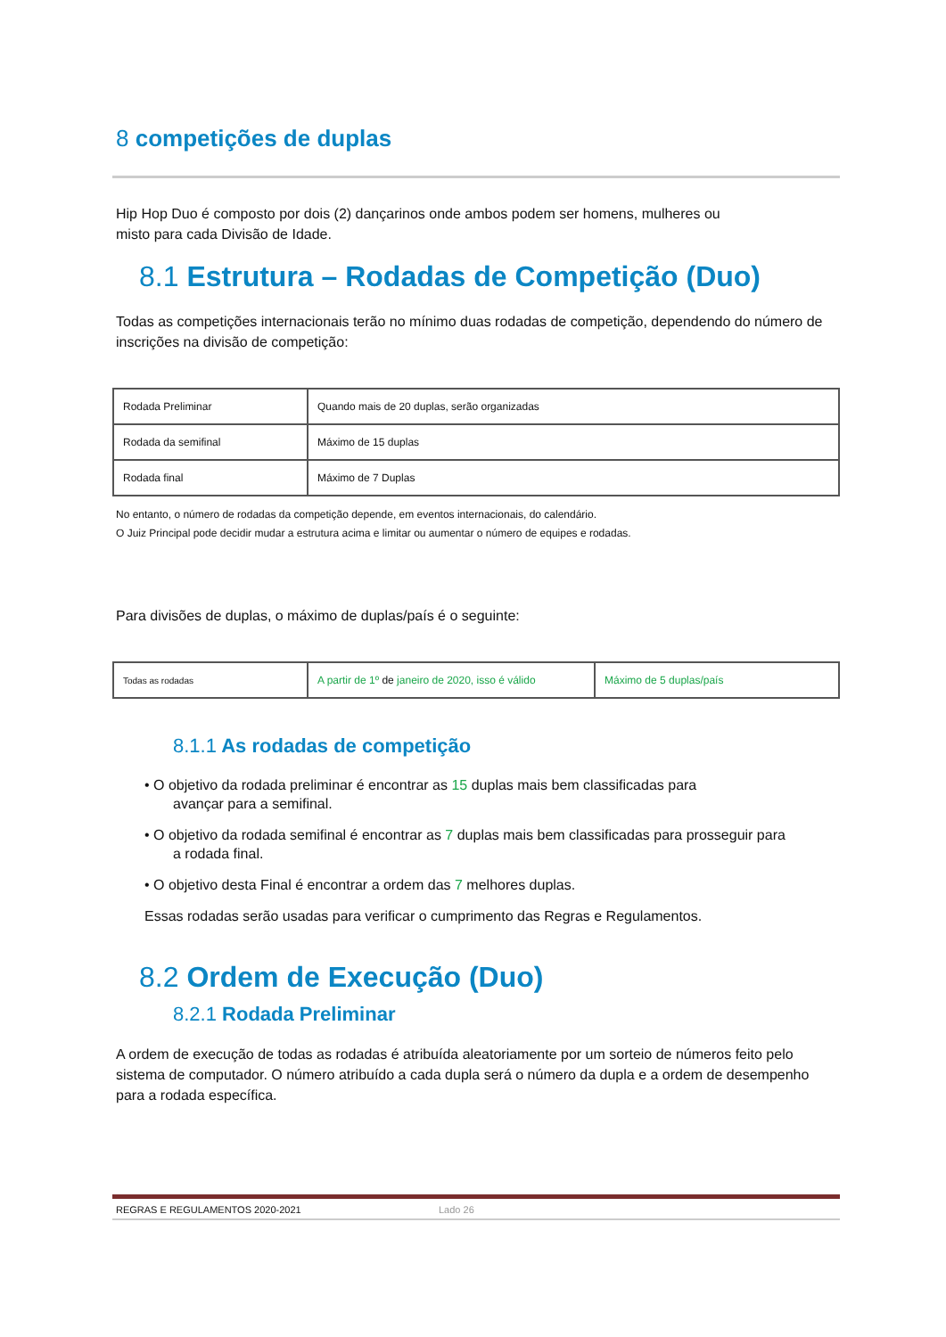8 competições de duplas
Hip Hop Duo é composto por dois (2) dançarinos onde ambos podem ser homens, mulheres ou
misto para cada Divisão de Idade.
8.1 Estrutura – Rodadas de Competição (Duo)
Todas as competições internacionais terão no mínimo duas rodadas de competição, dependendo do número de inscrições na divisão de competição:
| Rodada Preliminar | Quando mais de 20 duplas, serão organizadas |
| Rodada da semifinal | Máximo de 15 duplas |
| Rodada final | Máximo de 7 Duplas |
No entanto, o número de rodadas da competição depende, em eventos internacionais, do calendário.
O Juiz Principal pode decidir mudar a estrutura acima e limitar ou aumentar o número de equipes e rodadas.
Para divisões de duplas, o máximo de duplas/país é o seguinte:
| Todas as rodadas | A partir de 1º de janeiro de 2020, isso é válido | Máximo de 5 duplas/país |
8.1.1 As rodadas de competição
• O objetivo da rodada preliminar é encontrar as 15 duplas mais bem classificadas para
avançar para a semifinal.
• O objetivo da rodada semifinal é encontrar as 7 duplas mais bem classificadas para prosseguir para
a rodada final.
• O objetivo desta Final é encontrar a ordem das 7 melhores duplas.
Essas rodadas serão usadas para verificar o cumprimento das Regras e Regulamentos.
8.2 Ordem de Execução (Duo)
8.2.1 Rodada Preliminar
A ordem de execução de todas as rodadas é atribuída aleatoriamente por um sorteio de números feito pelo sistema de computador. O número atribuído a cada dupla será o número da dupla e a ordem de desempenho para a rodada específica.
REGRAS E REGULAMENTOS 2020-2021 Lado 26